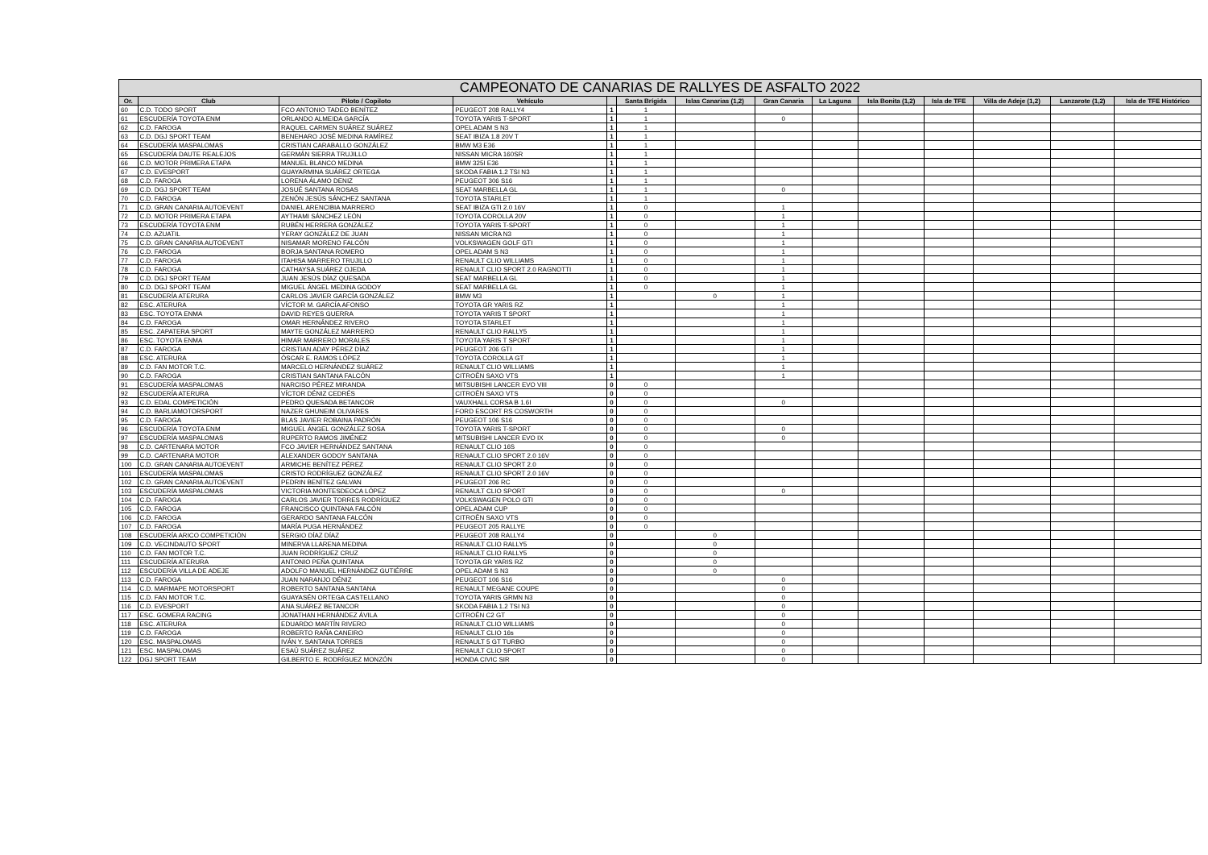| CAMPEONATO DE CANARIAS DE RALLYES DE ASFALTO 2022 | | | | | | | | | | | | | |
| --- | --- | --- | --- | --- | --- | --- | --- | --- | --- | --- | --- | --- | --- |
| Or. | Club | Piloto / Copiloto | Vehículo | | Santa Brígida | Islas Canarias (1,2) | Gran Canaria | La Laguna | Isla Bonita (1,2) | Isla de TFE | Villa de Adeje (1,2) | Lanzarote (1,2) | Isla de TFE Histórico |
| 60 | C.D. TODO SPORT | FCO ANTONIO TADEO BENÍTEZ | PEUGEOT 208 RALLY4 | 1 | 1 | | | | | | | | |
| 61 | ESCUDERÍA TOYOTA ENM | ORLANDO ALMEIDA GARCÍA | TOYOTA YARIS T-SPORT | 1 | 1 | | 0 | | | | | | |
| 62 | C.D. FAROGA | RAQUEL CARMEN SUÁREZ SUÁREZ | OPEL ADAM S N3 | 1 | 1 | | | | | | | | |
| 63 | C.D. DGJ SPORT TEAM | BENEHARO JOSÉ MEDINA RAMÍREZ | SEAT IBIZA 1.8 20V T | 1 | 1 | | | | | | | | |
| 64 | ESCUDERÍA MASPALOMAS | CRISTIAN CARABALLO GONZÁLEZ | BMW M3 E36 | 1 | 1 | | | | | | | | |
| 65 | ESCUDERÍA DAUTE REALEJOS | GERMÁN SIERRA TRUJILLO | NISSAN MICRA 160SR | 1 | 1 | | | | | | | | |
| 66 | C.D. MOTOR PRIMERA ETAPA | MANUEL BLANCO MEDINA | BMW 325I E36 | 1 | 1 | | | | | | | | |
| 67 | C.D. EVESPORT | GUAYARMINA SUÁREZ ORTEGA | SKODA FABIA 1.2 TSI N3 | 1 | 1 | | | | | | | | |
| 68 | C.D. FAROGA | LORENA ÁLAMO DENIZ | PEUGEOT 306 S16 | 1 | 1 | | | | | | | | |
| 69 | C.D. DGJ SPORT TEAM | JOSUÉ SANTANA ROSAS | SEAT MARBELLA GL | 1 | 1 | | 0 | | | | | | |
| 70 | C.D. FAROGA | ZENÓN JESÚS SÁNCHEZ SANTANA | TOYOTA STARLET | 1 | 1 | | | | | | | | |
| 71 | C.D. GRAN CANARIA AUTOEVENT | DANIEL ARENCIBIA MARRERO | SEAT IBIZA GTI 2.0 16V | 1 | 0 | | 1 | | | | | | |
| 72 | C.D. MOTOR PRIMERA ETAPA | AYTHAMI SÁNCHEZ LEÓN | TOYOTA COROLLA 20V | 1 | 0 | | 1 | | | | | | |
| 73 | ESCUDERÍA TOYOTA ENM | RUBÉN HERRERA GONZÁLEZ | TOYOTA YARIS T-SPORT | 1 | 0 | | 1 | | | | | | |
| 74 | C.D. AZUATIL | YERAY GONZÁLEZ DE JUAN | NISSAN MICRA N3 | 1 | 0 | | 1 | | | | | | |
| 75 | C.D. GRAN CANARIA AUTOEVENT | NISAMAR MORENO FALCÓN | VOLKSWAGEN GOLF GTI | 1 | 0 | | 1 | | | | | | |
| 76 | C.D. FAROGA | BORJA SANTANA ROMERO | OPEL ADAM S N3 | 1 | 0 | | 1 | | | | | | |
| 77 | C.D. FAROGA | ITAHISA MARRERO TRUJILLO | RENAULT CLIO WILLIAMS | 1 | 0 | | 1 | | | | | | |
| 78 | C.D. FAROGA | CATHAYSA SUÁREZ OJEDA | RENAULT CLIO SPORT 2.0 RAGNOTTI | 1 | 0 | | 1 | | | | | | |
| 79 | C.D. DGJ SPORT TEAM | JUAN JESÚS DÍAZ QUESADA | SEAT MARBELLA GL | 1 | 0 | | 1 | | | | | | |
| 80 | C.D. DGJ SPORT TEAM | MIGUEL ÁNGEL MEDINA GODOY | SEAT MARBELLA GL | 1 | 0 | | 1 | | | | | | |
| 81 | ESCUDERÍA ATERURA | CARLOS JAVIER GARCÍA GONZÁLEZ | BMW M3 | 1 | | 0 | 1 | | | | | | |
| 82 | ESC. ATERURA | VÍCTOR M. GARCÍA AFONSO | TOYOTA GR YARIS RZ | 1 | | | 1 | | | | | | |
| 83 | ESC. TOYOTA ENMA | DAVID REYES GUERRA | TOYOTA YARIS T SPORT | 1 | | | 1 | | | | | | |
| 84 | C.D. FAROGA | OMAR HERNÁNDEZ RIVERO | TOYOTA STARLET | 1 | | | 1 | | | | | | |
| 85 | ESC. ZAPATERA SPORT | MAYTE GONZÁLEZ MARRERO | RENAULT CLIO RALLY5 | 1 | | | 1 | | | | | | |
| 86 | ESC. TOYOTA ENMA | HIMAR MARRERO MORALES | TOYOTA YARIS T SPORT | 1 | | | 1 | | | | | | |
| 87 | C.D. FAROGA | CRISTIAN ADAY PÉREZ DÍAZ | PEUGEOT 206 GTI | 1 | | | 1 | | | | | | |
| 88 | ESC. ATERURA | ÓSCAR E. RAMOS LÓPEZ | TOYOTA COROLLA GT | 1 | | | 1 | | | | | | |
| 89 | C.D. FAN MOTOR T.C. | MARCELO HERNÁNDEZ SUÁREZ | RENAULT CLIO WILLIAMS | 1 | | | 1 | | | | | | |
| 90 | C.D. FAROGA | CRISTIAN SANTANA FALCÓN | CITROËN SAXO VTS | 1 | | | 1 | | | | | | |
| 91 | ESCUDERÍA MASPALOMAS | NARCISO PÉREZ MIRANDA | MITSUBISHI LANCER EVO VIII | 0 | 0 | | | | | | | | |
| 92 | ESCUDERÍA ATERURA | VÍCTOR DÉNIZ CEDRÉS | CITROËN SAXO VTS | 0 | 0 | | | | | | | | |
| 93 | C.D. EDAL COMPETICIÓN | PEDRO QUESADA BETANCOR | VAUXHALL CORSA B 1.6I | 0 | 0 | | 0 | | | | | | |
| 94 | C.D. BARLIAMOTORSPORT | NAZER GHUNEIM OLIVARES | FORD ESCORT RS COSWORTH | 0 | 0 | | | | | | | | |
| 95 | C.D. FAROGA | BLAS JAVIER ROBAINA PADRÓN | PEUGEOT 106 S16 | 0 | 0 | | | | | | | | |
| 96 | ESCUDERÍA TOYOTA ENM | MIGUEL ÁNGEL GONZÁLEZ SOSA | TOYOTA YARIS T-SPORT | 0 | 0 | | 0 | | | | | | |
| 97 | ESCUDERÍA MASPALOMAS | RUPERTO RAMOS JIMÉNEZ | MITSUBISHI LANCER EVO IX | 0 | 0 | | 0 | | | | | | |
| 98 | C.D. CARTENARA MOTOR | FCO JAVIER HERNÁNDEZ SANTANA | RENAULT CLIO 16S | 0 | 0 | | | | | | | | |
| 99 | C.D. CARTENARA MOTOR | ALEXANDER GODOY SANTANA | RENAULT CLIO SPORT 2.0 16V | 0 | 0 | | | | | | | | |
| 100 | C.D. GRAN CANARIA AUTOEVENT | ARMICHE BENÍTEZ PÉREZ | RENAULT CLIO SPORT 2.0 | 0 | 0 | | | | | | | | |
| 101 | ESCUDERÍA MASPALOMAS | CRISTO RODRÍGUEZ GONZÁLEZ | RENAULT CLIO SPORT 2.0 16V | 0 | 0 | | | | | | | | |
| 102 | C.D. GRAN CANARIA AUTOEVENT | PEDRIN BENÍTEZ GALVAN | PEUGEOT 206 RC | 0 | 0 | | | | | | | | |
| 103 | ESCUDERÍA MASPALOMAS | VICTORIA MONTESDEOCA LÓPEZ | RENAULT CLIO SPORT | 0 | 0 | | 0 | | | | | | |
| 104 | C.D. FAROGA | CARLOS JAVIER TORRES RODRÍGUEZ | VOLKSWAGEN POLO GTI | 0 | 0 | | | | | | | | |
| 105 | C.D. FAROGA | FRANCISCO QUINTANA FALCÓN | OPEL ADAM CUP | 0 | 0 | | | | | | | | |
| 106 | C.D. FAROGA | GERARDO SANTANA FALCÓN | CITROËN SAXO VTS | 0 | 0 | | | | | | | | |
| 107 | C.D. FAROGA | MARÍA PUGA HERNÁNDEZ | PEUGEOT 205 RALLYE | 0 | 0 | | | | | | | | |
| 108 | ESCUDERÍA ARICO COMPETICIÓN | SERGIO DÍAZ DÍAZ | PEUGEOT 208 RALLY4 | 0 | | 0 | | | | | | | |
| 109 | C.D. VECINDAUTO SPORT | MINERVA LLARENA MEDINA | RENAULT CLIO RALLY5 | 0 | | 0 | | | | | | | |
| 110 | C.D. FAN MOTOR T.C. | JUAN RODRÍGUEZ CRUZ | RENAULT CLIO RALLY5 | 0 | | 0 | | | | | | | |
| 111 | ESCUDERÍA ATERURA | ANTONIO PEÑA QUINTANA | TOYOTA GR YARIS RZ | 0 | | 0 | | | | | | | |
| 112 | ESCUDERÍA VILLA DE ADEJE | ADOLFO MANUEL HERNÁNDEZ GUTIÉRRE | OPEL ADAM S N3 | 0 | | 0 | | | | | | | |
| 113 | C.D. FAROGA | JUAN NARANJO DÉNIZ | PEUGEOT 106 S16 | 0 | | | 0 | | | | | | |
| 114 | C.D. MARMAPE MOTORSPORT | ROBERTO SANTANA SANTANA | RENAULT MEGANE COUPE | 0 | | | 0 | | | | | | |
| 115 | C.D. FAN MOTOR T.C. | GUAYASÉN ORTEGA CASTELLANO | TOYOTA YARIS GRMN N3 | 0 | | | 0 | | | | | | |
| 116 | C.D. EVESPORT | ANA SUÁREZ BETANCOR | SKODA FABIA 1.2 TSI N3 | 0 | | | 0 | | | | | | |
| 117 | ESC. GOMERA RACING | JONATHAN HERNÁNDEZ ÁVILA | CITROËN C2 GT | 0 | | | 0 | | | | | | |
| 118 | ESC. ATERURA | EDUARDO MARTÍN RIVERO | RENAULT CLIO WILLIAMS | 0 | | | 0 | | | | | | |
| 119 | C.D. FAROGA | ROBERTO RAÑA CANEIRO | RENAULT CLIO 16s | 0 | | | 0 | | | | | | |
| 120 | ESC. MASPALOMAS | IVÁN Y. SANTANA TORRES | RENAULT 5 GT TURBO | 0 | | | 0 | | | | | | |
| 121 | ESC. MASPALOMAS | ESAÚ SUÁREZ SUÁREZ | RENAULT CLIO SPORT | 0 | | | 0 | | | | | | |
| 122 | DGJ SPORT TEAM | GILBERTO E. RODRÍGUEZ MONZÓN | HONDA CIVIC SIR | 0 | | | 0 | | | | | | |